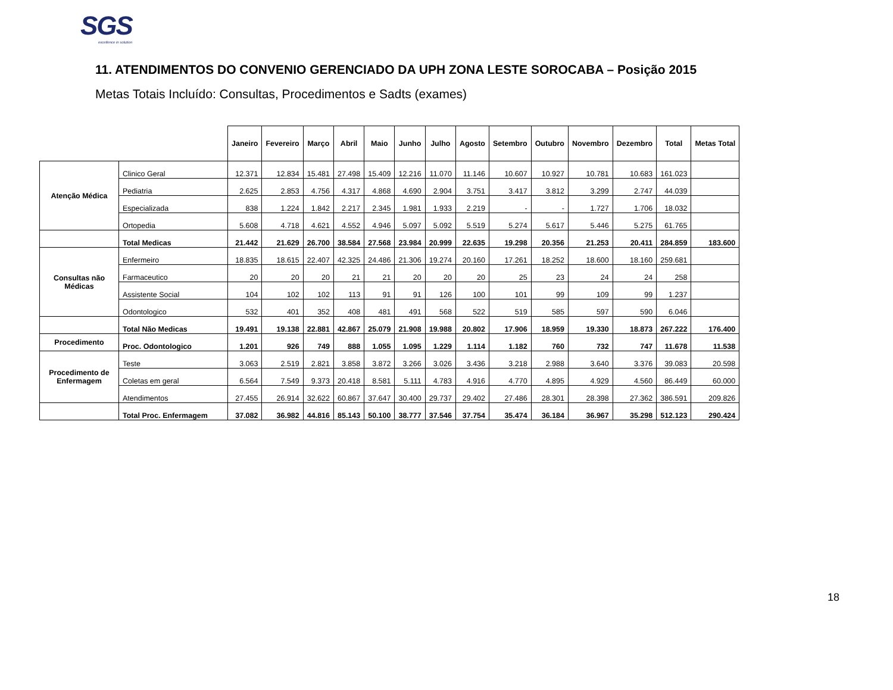SGS
excellence in solution
11. ATENDIMENTOS DO CONVENIO GERENCIADO DA UPH ZONA LESTE SOROCABA – Posição 2015
Metas Totais Incluído: Consultas, Procedimentos e Sadts (exames)
| | | Janeiro | Fevereiro | Março | Abril | Maio | Junho | Julho | Agosto | Setembro | Outubro | Novembro | Dezembro | Total | Metas Total |
| --- | --- | --- | --- | --- | --- | --- | --- | --- | --- | --- | --- | --- | --- | --- | --- |
| Atenção Médica | Clinico Geral | 12.371 | 12.834 | 15.481 | 27.498 | 15.409 | 12.216 | 11.070 | 11.146 | 10.607 | 10.927 | 10.781 | 10.683 | 161.023 | |
| | Pediatria | 2.625 | 2.853 | 4.756 | 4.317 | 4.868 | 4.690 | 2.904 | 3.751 | 3.417 | 3.812 | 3.299 | 2.747 | 44.039 | |
| | Especializada | 838 | 1.224 | 1.842 | 2.217 | 2.345 | 1.981 | 1.933 | 2.219 | - | - | 1.727 | 1.706 | 18.032 | |
| | Ortopedia | 5.608 | 4.718 | 4.621 | 4.552 | 4.946 | 5.097 | 5.092 | 5.519 | 5.274 | 5.617 | 5.446 | 5.275 | 61.765 | |
| | Total Medicas | 21.442 | 21.629 | 26.700 | 38.584 | 27.568 | 23.984 | 20.999 | 22.635 | 19.298 | 20.356 | 21.253 | 20.411 | 284.859 | 183.600 |
| Consultas não Médicas | Enfermeiro | 18.835 | 18.615 | 22.407 | 42.325 | 24.486 | 21.306 | 19.274 | 20.160 | 17.261 | 18.252 | 18.600 | 18.160 | 259.681 | |
| | Farmaceutico | 20 | 20 | 20 | 21 | 21 | 20 | 20 | 20 | 25 | 23 | 24 | 24 | 258 | |
| | Assistente Social | 104 | 102 | 102 | 113 | 91 | 91 | 126 | 100 | 101 | 99 | 109 | 99 | 1.237 | |
| | Odontologico | 532 | 401 | 352 | 408 | 481 | 491 | 568 | 522 | 519 | 585 | 597 | 590 | 6.046 | |
| | Total Não Medicas | 19.491 | 19.138 | 22.881 | 42.867 | 25.079 | 21.908 | 19.988 | 20.802 | 17.906 | 18.959 | 19.330 | 18.873 | 267.222 | 176.400 |
| Procedimento | Proc. Odontologico | 1.201 | 926 | 749 | 888 | 1.055 | 1.095 | 1.229 | 1.114 | 1.182 | 760 | 732 | 747 | 11.678 | 11.538 |
| Procedimento de Enfermagem | Teste | 3.063 | 2.519 | 2.821 | 3.858 | 3.872 | 3.266 | 3.026 | 3.436 | 3.218 | 2.988 | 3.640 | 3.376 | 39.083 | 20.598 |
| | Coletas em geral | 6.564 | 7.549 | 9.373 | 20.418 | 8.581 | 5.111 | 4.783 | 4.916 | 4.770 | 4.895 | 4.929 | 4.560 | 86.449 | 60.000 |
| | Atendimentos | 27.455 | 26.914 | 32.622 | 60.867 | 37.647 | 30.400 | 29.737 | 29.402 | 27.486 | 28.301 | 28.398 | 27.362 | 386.591 | 209.826 |
| | Total Proc. Enfermagem | 37.082 | 36.982 | 44.816 | 85.143 | 50.100 | 38.777 | 37.546 | 37.754 | 35.474 | 36.184 | 36.967 | 35.298 | 512.123 | 290.424 |
18